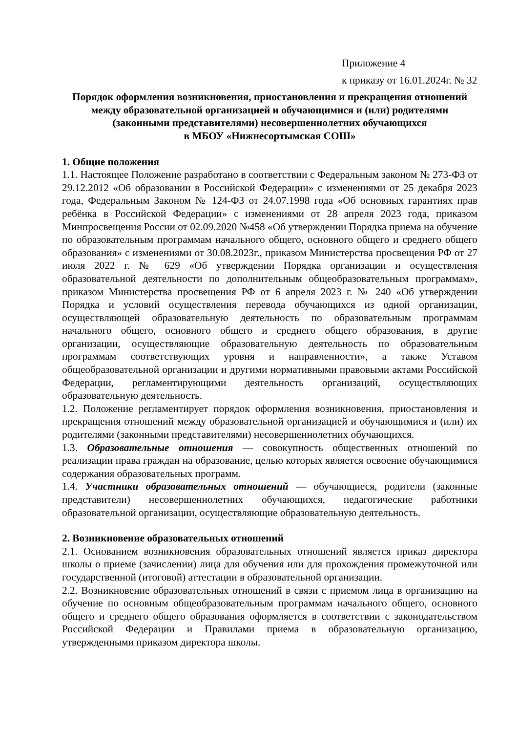Приложение 4
к приказу от 16.01.2024г. № 32
Порядок оформления возникновения, приостановления и прекращения отношений между образовательной организацией и обучающимися и (или) родителями (законными представителями) несовершеннолетних обучающихся
в МБОУ «Нижнесортымская СОШ»
1. Общие положения
1.1. Настоящее Положение разработано в соответствии с Федеральным законом № 273-ФЗ от 29.12.2012 «Об образовании в Российской Федерации» с изменениями от 25 декабря 2023 года, Федеральным Законом № 124-ФЗ от 24.07.1998 года «Об основных гарантиях прав ребёнка в Российской Федерации» с изменениями от 28 апреля 2023 года, приказом Минпросвещения России от 02.09.2020 №458 «Об утверждении Порядка приема на обучение по образовательным программам начального общего, основного общего и среднего общего образования» с изменениями от 30.08.2023г., приказом Министерства просвещения РФ от 27 июля 2022 г. № 629 «Об утверждении Порядка организации и осуществления образовательной деятельности по дополнительным общеобразовательным программам», приказом Министерства просвещения РФ от 6 апреля 2023 г. № 240 «Об утверждении Порядка и условий осуществления перевода обучающихся из одной организации, осуществляющей образовательную деятельность по образовательным программам начального общего, основного общего и среднего общего образования, в другие организации, осуществляющие образовательную деятельность по образовательным программам соответствующих уровня и направленности», а также Уставом общеобразовательной организации и другими нормативными правовыми актами Российской Федерации, регламентирующими деятельность организаций, осуществляющих образовательную деятельность.
1.2. Положение регламентирует порядок оформления возникновения, приостановления и прекращения отношений между образовательной организацией и обучающимися и (или) их родителями (законными представителями) несовершеннолетних обучающихся.
1.3. Образовательные отношения — совокупность общественных отношений по реализации права граждан на образование, целью которых является освоение обучающимися содержания образовательных программ.
1.4. Участники образовательных отношений — обучающиеся, родители (законные представители) несовершеннолетних обучающихся, педагогические работники образовательной организации, осуществляющие образовательную деятельность.
2. Возникновение образовательных отношений
2.1. Основанием возникновения образовательных отношений является приказ директора школы о приеме (зачислении) лица для обучения или для прохождения промежуточной или государственной (итоговой) аттестации в образовательной организации.
2.2. Возникновение образовательных отношений в связи с приемом лица в организацию на обучение по основным общеобразовательным программам начального общего, основного общего и среднего общего образования оформляется в соответствии с законодательством Российской Федерации и Правилами приема в образовательную организацию, утвержденными приказом директора школы.